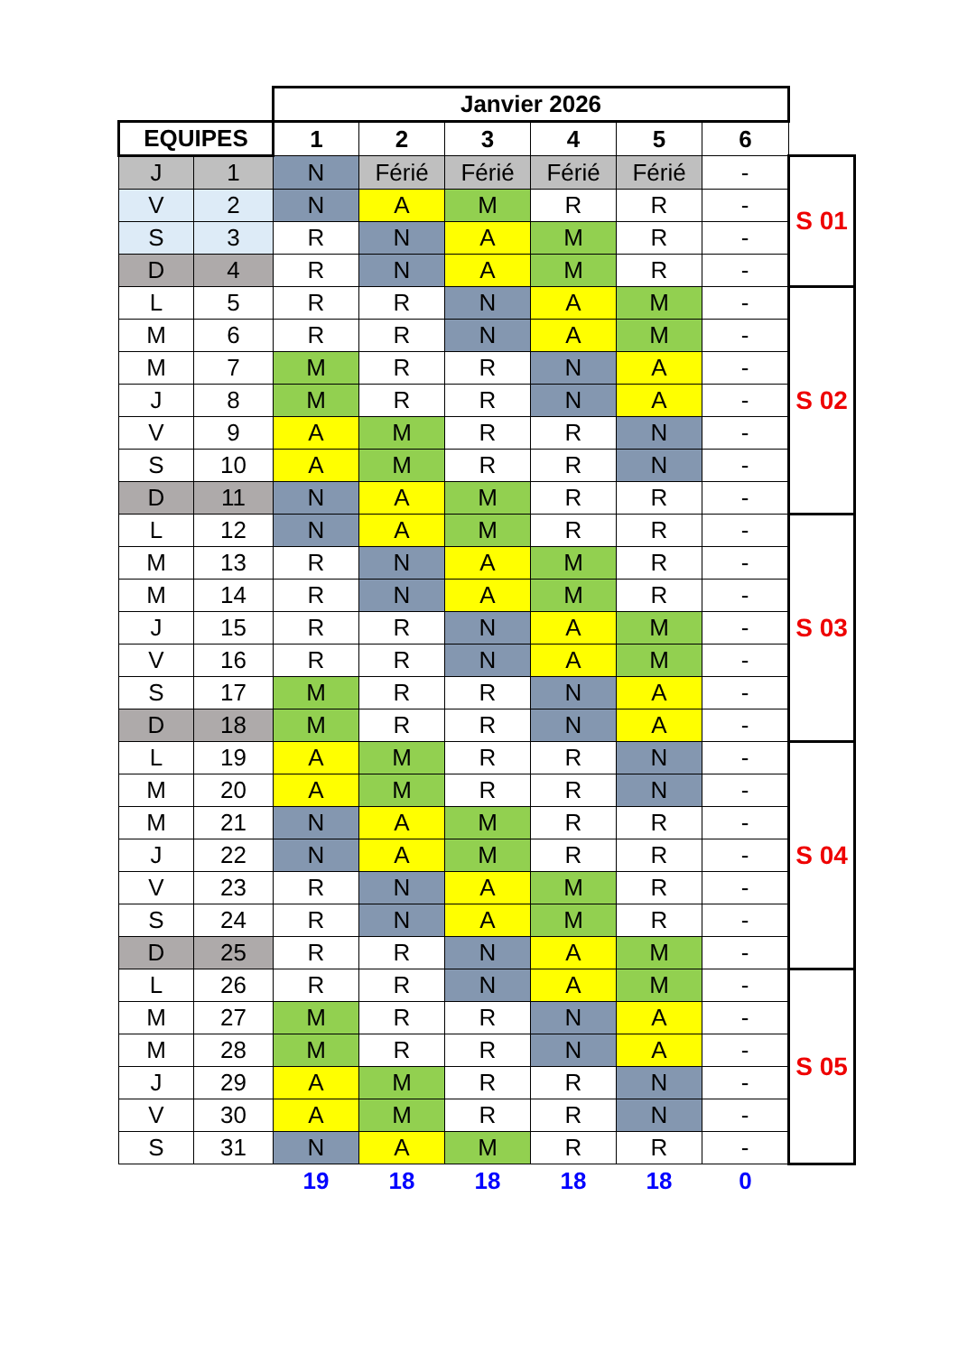| | | Janvier 2026 | | | | | | |
| EQUIPES | | 1 | 2 | 3 | 4 | 5 | 6 | |
| J | 1 | N | Férié | Férié | Férié | Férié | - | S 01 |
| V | 2 | N | A | M | R | R | - | |
| S | 3 | R | N | A | M | R | - | |
| D | 4 | R | N | A | M | R | - | |
| L | 5 | R | R | N | A | M | - | S 02 |
| M | 6 | R | R | N | A | M | - | |
| M | 7 | M | R | R | N | A | - | |
| J | 8 | M | R | R | N | A | - | |
| V | 9 | A | M | R | R | N | - | |
| S | 10 | A | M | R | R | N | - | |
| D | 11 | N | A | M | R | R | - | |
| L | 12 | N | A | M | R | R | - | S 03 |
| M | 13 | R | N | A | M | R | - | |
| M | 14 | R | N | A | M | R | - | |
| J | 15 | R | R | N | A | M | - | |
| V | 16 | R | R | N | A | M | - | |
| S | 17 | M | R | R | N | A | - | |
| D | 18 | M | R | R | N | A | - | |
| L | 19 | A | M | R | R | N | - | S 04 |
| M | 20 | A | M | R | R | N | - | |
| M | 21 | N | A | M | R | R | - | |
| J | 22 | N | A | M | R | R | - | |
| V | 23 | R | N | A | M | R | - | |
| S | 24 | R | N | A | M | R | - | |
| D | 25 | R | R | N | A | M | - | |
| L | 26 | R | R | N | A | M | - | S 05 |
| M | 27 | M | R | R | N | A | - | |
| M | 28 | M | R | R | N | A | - | |
| J | 29 | A | M | R | R | N | - | |
| V | 30 | A | M | R | R | N | - | |
| S | 31 | N | A | M | R | R | - | |
| | | 19 | 18 | 18 | 18 | 18 | 0 | |